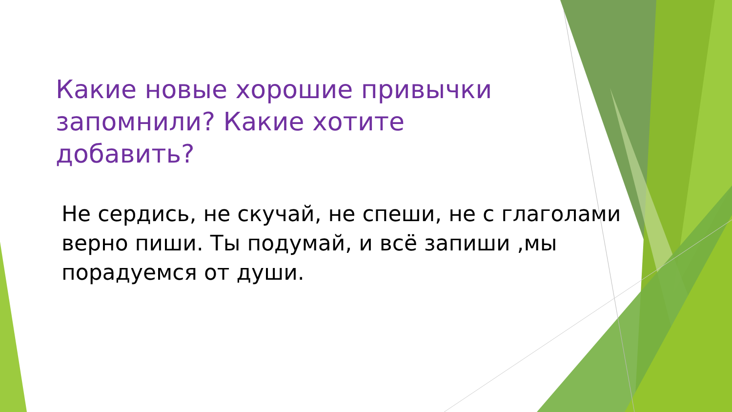Какие новые хорошие привычки запомнили? Какие хотите добавить?
Не сердись, не скучай, не спеши, не с глаголами верно пиши. Ты подумай, и всё запиши ,мы порадуемся от души.